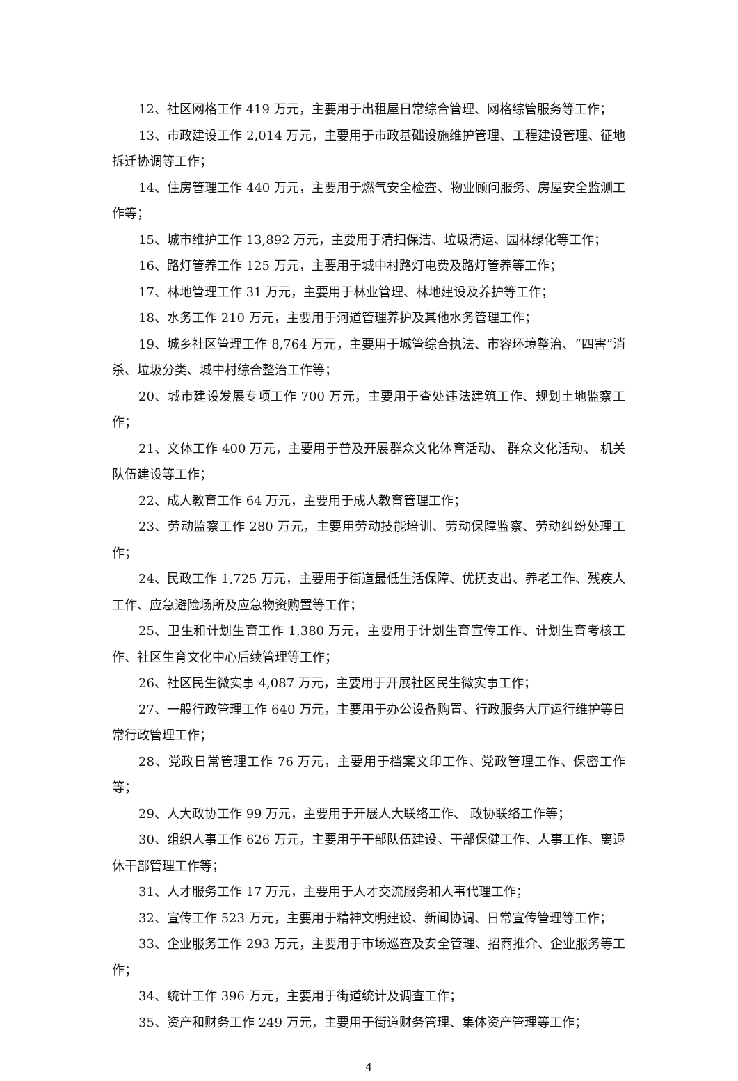12、社区网格工作 419 万元，主要用于出租屋日常综合管理、网格综管服务等工作；
13、市政建设工作 2,014 万元，主要用于市政基础设施维护管理、工程建设管理、征地拆迁协调等工作；
14、住房管理工作 440 万元，主要用于燃气安全检查、物业顾问服务、房屋安全监测工作等；
15、城市维护工作 13,892 万元，主要用于清扫保洁、垃圾清运、园林绿化等工作；
16、路灯管养工作 125 万元，主要用于城中村路灯电费及路灯管养等工作；
17、林地管理工作 31 万元，主要用于林业管理、林地建设及养护等工作；
18、水务工作 210 万元，主要用于河道管理养护及其他水务管理工作；
19、城乡社区管理工作 8,764 万元，主要用于城管综合执法、市容环境整治、“四害”消杀、垃圾分类、城中村综合整治工作等；
20、城市建设发展专项工作 700 万元，主要用于查处违法建筑工作、规划土地监察工作；
21、文体工作 400 万元，主要用于普及开展群众文化体育活动、 群众文化活动、 机关队伍建设等工作；
22、成人教育工作 64 万元，主要用于成人教育管理工作；
23、劳动监察工作 280 万元，主要用劳动技能培训、劳动保障监察、劳动纠纷处理工作；
24、民政工作 1,725 万元，主要用于街道最低生活保障、优抚支出、养老工作、残疾人工作、应急避险场所及应急物资购置等工作；
25、卫生和计划生育工作 1,380 万元，主要用于计划生育宣传工作、计划生育考核工作、社区生育文化中心后续管理等工作；
26、社区民生微实事 4,087 万元，主要用于开展社区民生微实事工作；
27、一般行政管理工作 640 万元，主要用于办公设备购置、行政服务大厅运行维护等日常行政管理工作；
28、党政日常管理工作 76 万元，主要用于档案文印工作、党政管理工作、保密工作等；
29、人大政协工作 99 万元，主要用于开展人大联络工作、 政协联络工作等；
30、组织人事工作 626 万元，主要用于干部队伍建设、干部保健工作、人事工作、离退休干部管理工作等；
31、人才服务工作 17 万元，主要用于人才交流服务和人事代理工作；
32、宣传工作 523 万元，主要用于精神文明建设、新闻协调、日常宣传管理等工作；
33、企业服务工作 293 万元，主要用于市场巡查及安全管理、招商推介、企业服务等工作；
34、统计工作 396 万元，主要用于街道统计及调查工作；
35、资产和财务工作 249 万元，主要用于街道财务管理、集体资产管理等工作；
4